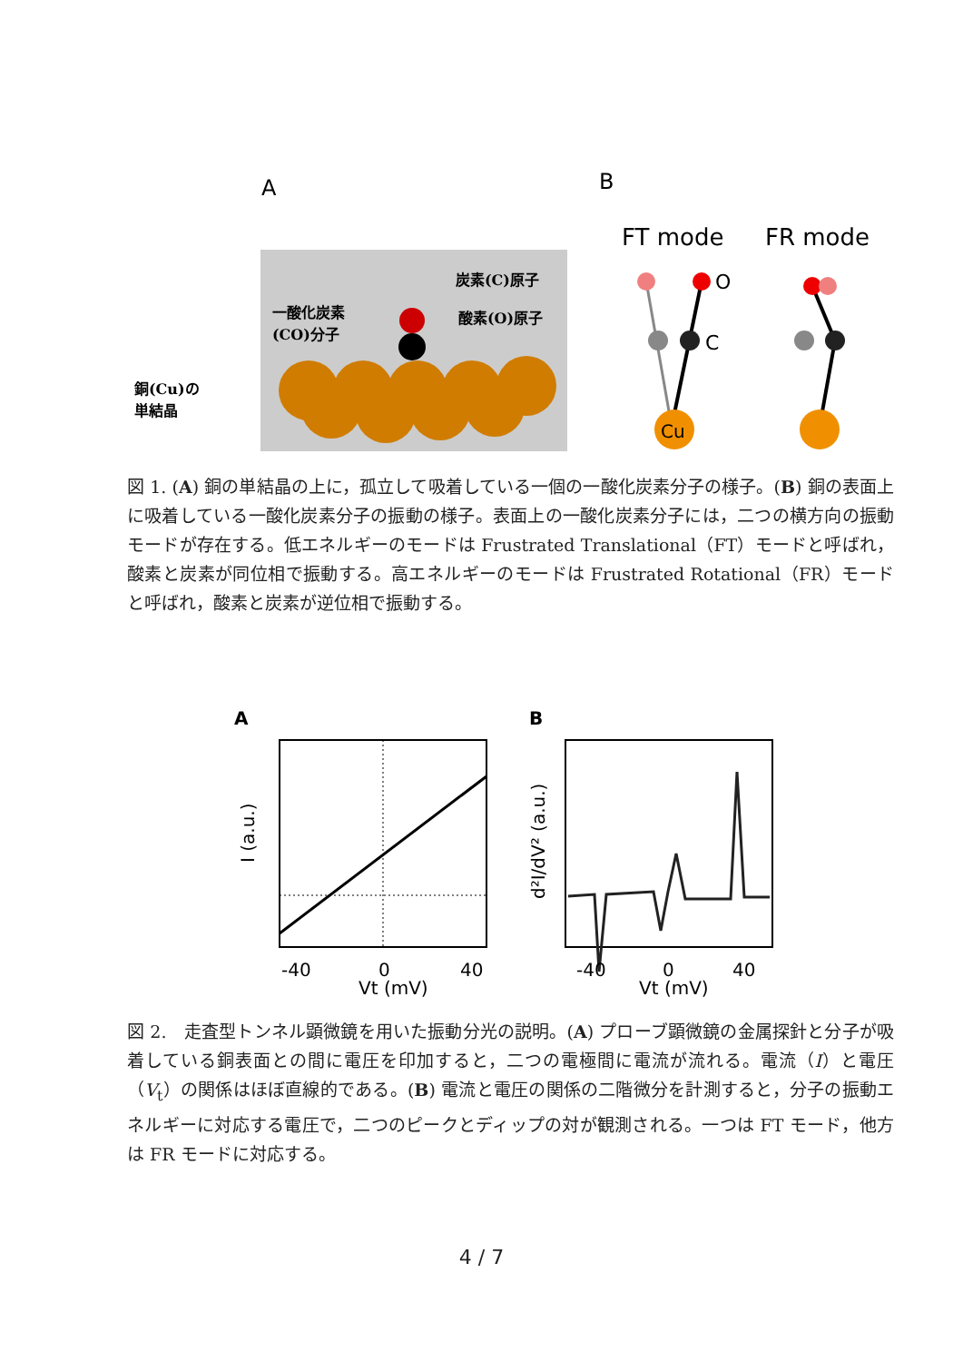A
B
炭素(C)原子
酸素(O)原子
一酸化炭素
(CO)分子
銅(Cu)の
単結晶
FT mode
FR mode
Cu
O
C
図 1. (A) 銅の単結晶の上に，孤立して吸着している一個の一酸化炭素分子の様子。(B) 銅の表面上に吸着している一酸化炭素分子の振動の様子。表面上の一酸化炭素分子には，二つの横方向の振動モードが存在する。低エネルギーのモードは Frustrated Translational（FT）モードと呼ばれ，酸素と炭素が同位相で振動する。高エネルギーのモードは Frustrated Rotational（FR）モードと呼ばれ，酸素と炭素が逆位相で振動する。
A
B
-40
0
40
Vt (mV)
I (a.u.)
-40
0
40
Vt (mV)
d²I/dV² (a.u.)
図 2.　走査型トンネル顕微鏡を用いた振動分光の説明。(A) プローブ顕微鏡の金属探針と分子が吸着している銅表面との間に電圧を印加すると，二つの電極間に電流が流れる。電流（I）と電圧（V<sub>t</sub>）の関係はほぼ直線的である。(B) 電流と電圧の関係の二階微分を計測すると，分子の振動エネルギーに対応する電圧で，二つのピークとディップの対が観測される。一つは FT モード，他方は FR モードに対応する。
4 / 7